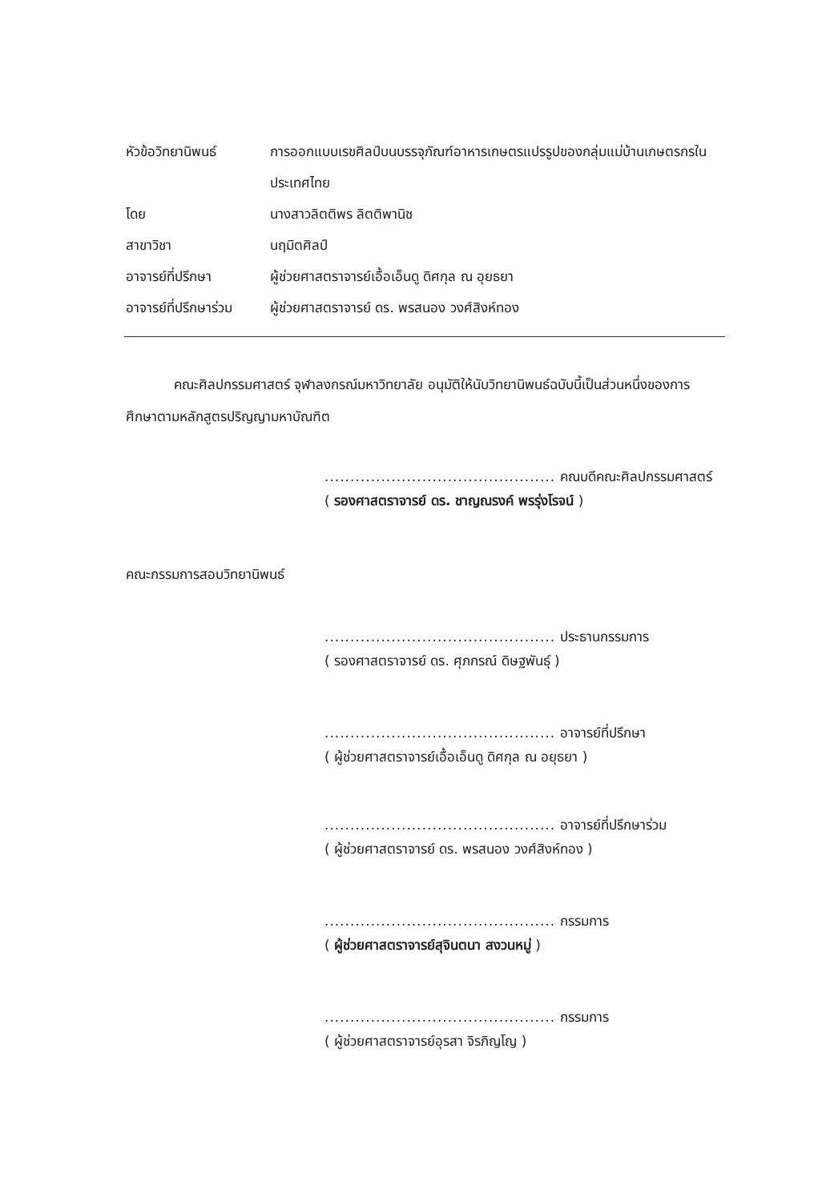หัวข้อวิทยานิพนธ์ การออกแบบเรขศิลป์บนบรรจุภัณฑ์อาหารเกษตรแปรรูปของกลุ่มแม่บ้านเกษตรกรในประเทศไทย
โดย นางสาวลิตติพร ลิตติพานิช
สาขาวิชา นฤมิตศิลป์
อาจารย์ที่ปรึกษา ผู้ช่วยศาสตราจารย์เอื้อเอ็นดู ดิศกุล ณ อุยธยา
อาจารย์ที่ปรึกษาร่วม
ผู้ช่วยศาสตราจารย์ ดร. พรสนอง วงศ์สิงห์ทอง
คณะศิลปกรรมศาสตร์ จุฬาลงกรณ์มหาวิทยาลัย อนุมัติให้นับวิทยานิพนธ์ฉบับนี้เป็นส่วนหนึ่งของการศึกษาตามหลักสูตรปริญญามหาบัณฑิต
............................................. คณบดีคณะศิลปกรรมศาสตร์
( รองศาสตราจารย์ ดร. ชาญณรงค์ พรรุ่งโรจน์ )
คณะกรรมการสอบวิทยานิพนธ์
............................................. ประธานกรรมการ
( รองศาสตราจารย์ ดร. ศุภกรณ์ ดิษฐพันธุ์ )
............................................. อาจารย์ที่ปรึกษา
( ผู้ช่วยศาสตราจารย์เอื้อเอ็นดู ดิศกุล ณ อยุธยา )
............................................. อาจารย์ที่ปรึกษาร่วม
( ผู้ช่วยศาสตราจารย์ ดร. พรสนอง วงศ์สิงห์ทอง )
............................................. กรรมการ
( ผู้ช่วยศาสตราจารย์สุจินตนา สงวนหมู่ )
............................................. กรรมการ
( ผู้ช่วยศาสตราจารย์อุรสา จิรภิญโญ )